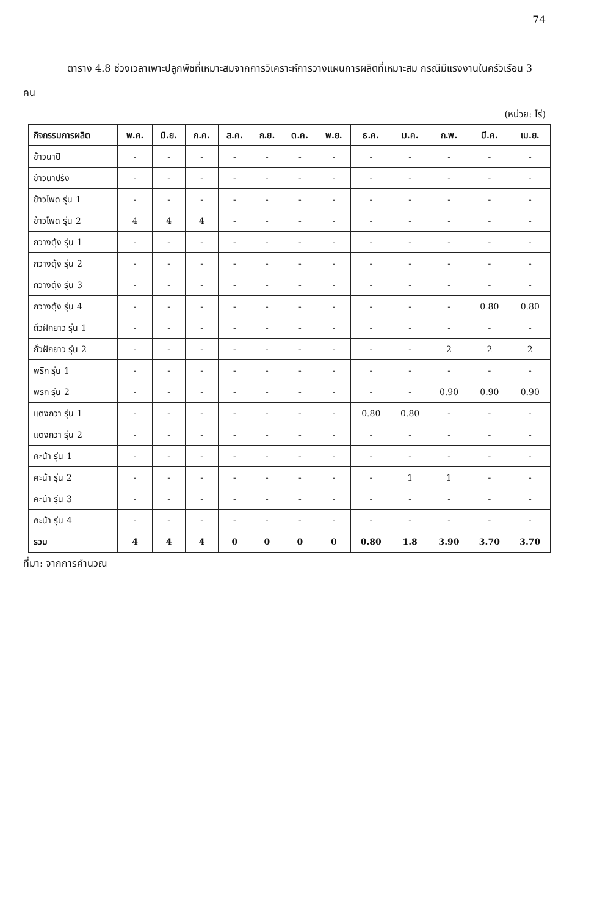74
ตาราง 4.8 ช่วงเวลาเพาะปลูกพืชที่เหมาะสมจากการวิเคราะห์การวางแผนการผลิตที่เหมาะสม กรณีมีแรงงานในครัวเรือน 3 คน
(หน่วย: ไร่)
| กิจกรรมการผลิต | พ.ค. | มิ.ย. | ก.ค. | ส.ค. | ก.ย. | ต.ค. | พ.ย. | ธ.ค. | ม.ค. | ก.พ. | มี.ค. | เม.ย. |
| --- | --- | --- | --- | --- | --- | --- | --- | --- | --- | --- | --- | --- |
| ข้าวนาปี | - | - | - | - | - | - | - | - | - | - | - | - |
| ข้าวนาปรัง | - | - | - | - | - | - | - | - | - | - | - | - |
| ข้าวโพด รุ่น 1 | - | - | - | - | - | - | - | - | - | - | - | - |
| ข้าวโพด รุ่น 2 | 4 | 4 | 4 | - | - | - | - | - | - | - | - | - |
| กวางตุ้ง รุ่น 1 | - | - | - | - | - | - | - | - | - | - | - | - |
| กวางตุ้ง รุ่น 2 | - | - | - | - | - | - | - | - | - | - | - | - |
| กวางตุ้ง รุ่น 3 | - | - | - | - | - | - | - | - | - | - | - | - |
| กวางตุ้ง รุ่น 4 | - | - | - | - | - | - | - | - | - | - | 0.80 | 0.80 |
| ถั่วฝักยาว รุ่น 1 | - | - | - | - | - | - | - | - | - | - | - | - |
| ถั่วฝักยาว รุ่น 2 | - | - | - | - | - | - | - | - | - | 2 | 2 | 2 |
| พริก รุ่น 1 | - | - | - | - | - | - | - | - | - | - | - | - |
| พริก รุ่น 2 | - | - | - | - | - | - | - | - | - | 0.90 | 0.90 | 0.90 |
| แตงกวา รุ่น 1 | - | - | - | - | - | - | - | 0.80 | 0.80 | - | - | - |
| แตงกวา รุ่น 2 | - | - | - | - | - | - | - | - | - | - | - | - |
| คะน้า รุ่น 1 | - | - | - | - | - | - | - | - | - | - | - | - |
| คะน้า รุ่น 2 | - | - | - | - | - | - | - | - | 1 | 1 | - | - |
| คะน้า รุ่น 3 | - | - | - | - | - | - | - | - | - | - | - | - |
| คะน้า รุ่น 4 | - | - | - | - | - | - | - | - | - | - | - | - |
| รวม | 4 | 4 | 4 | 0 | 0 | 0 | 0 | 0.80 | 1.8 | 3.90 | 3.70 | 3.70 |
ที่มา: จากการคำนวณ